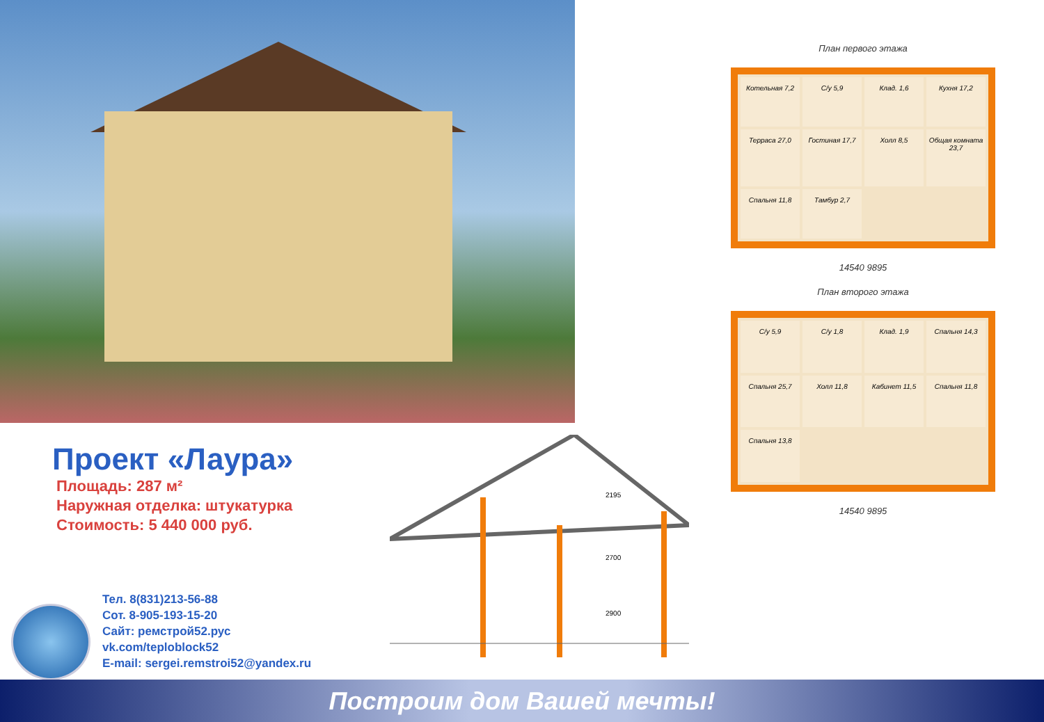План первого этажа
Котельная 7,2
С/у 5,9
Клад. 1,6
Кухня 17,2
Терраса 27,0
Гостиная 17,7
Холл 8,5
Общая комната 23,7
Спальня 11,8
Тамбур 2,7
14540 9895
План второго этажа
С/у 5,9
С/у 1,8
Клад. 1,9
Спальня 14,3
Спальня 25,7
Холл 11,8
Кабинет 11,5
Спальня 11,8
Спальня 13,8
14540 9895
Проект «Лаура»
Площадь: 287 м²
Наружная отделка: штукатурка
Стоимость: 5 440 000 руб.
2195
2700
2900
Тел. 8(831)213-56-88
Сот. 8-905-193-15-20
Сайт: ремстрой52.рус
vk.com/teploblock52
E-mail: sergei.remstroi52@yandex.ru
Построим дом Вашей мечты!